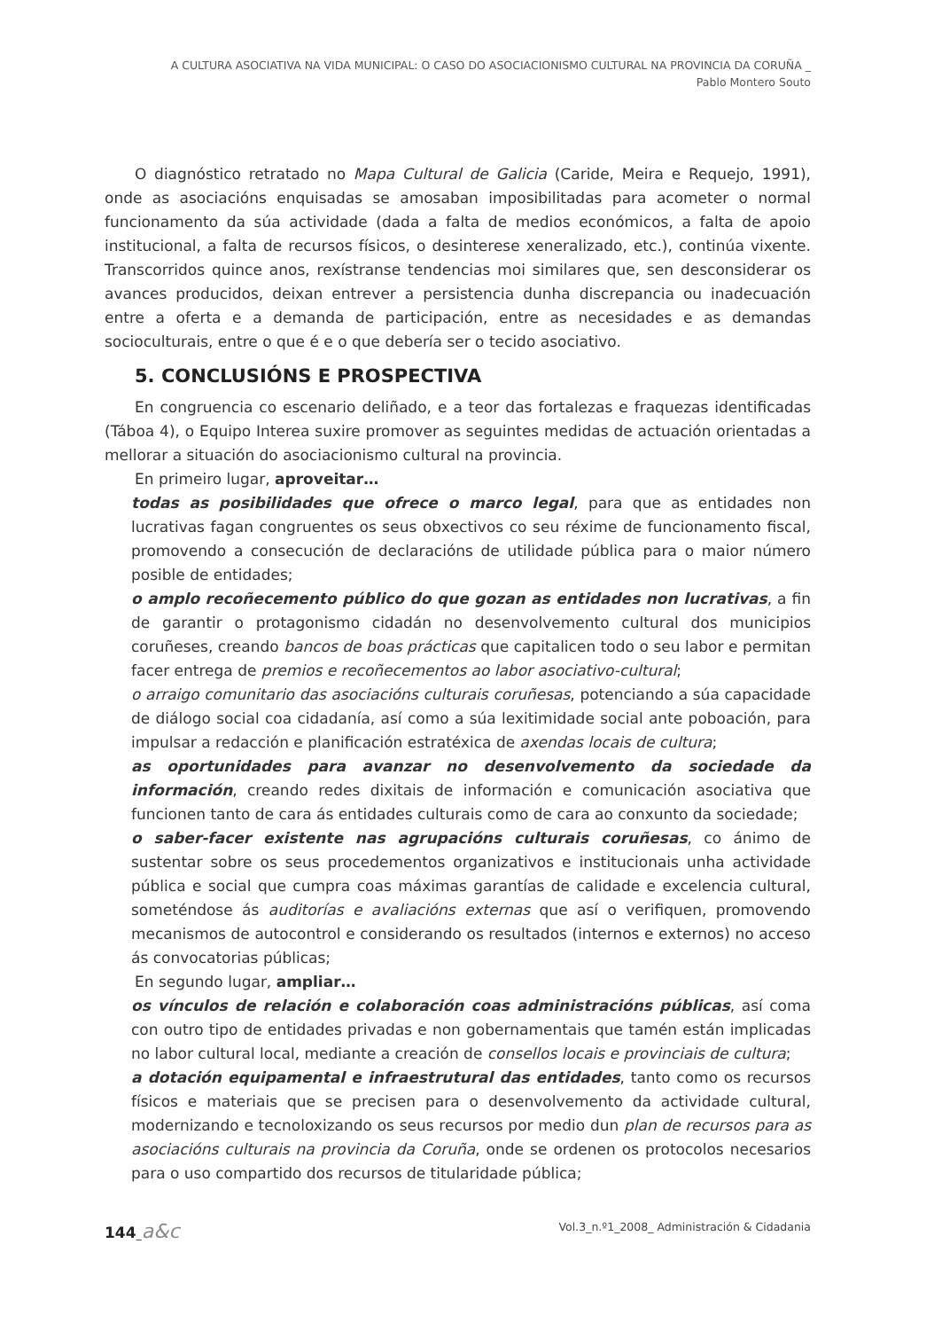A CULTURA ASOCIATIVA NA VIDA MUNICIPAL: O CASO DO ASOCIACIONISMO CULTURAL NA PROVINCIA DA CORUÑA _
Pablo Montero Souto
O diagnóstico retratado no Mapa Cultural de Galicia (Caride, Meira e Requejo, 1991), onde as asociacións enquisadas se amosaban imposibilitadas para acometer o normal funcionamento da súa actividade (dada a falta de medios económicos, a falta de apoio institucional, a falta de recursos físicos, o desinterese xeneralizado, etc.), continúa vixente. Transcorridos quince anos, rexístranse tendencias moi similares que, sen desconsiderar os avances producidos, deixan entrever a persistencia dunha discrepancia ou inadecuación entre a oferta e a demanda de participación, entre as necesidades e as demandas socioculturais, entre o que é e o que debería ser o tecido asociativo.
5. CONCLUSIÓNS E PROSPECTIVA
En congruencia co escenario deliñado, e a teor das fortalezas e fraquezas identificadas (Táboa 4), o Equipo Interea suxire promover as seguintes medidas de actuación orientadas a mellorar a situación do asociacionismo cultural na provincia.
En primeiro lugar, aproveitar…
todas as posibilidades que ofrece o marco legal, para que as entidades non lucrativas fagan congruentes os seus obxectivos co seu réxime de funcionamento fiscal, promovendo a consecución de declaracións de utilidade pública para o maior número posible de entidades;
o amplo recoñecemento público do que gozan as entidades non lucrativas, a fin de garantir o protagonismo cidadán no desenvolvemento cultural dos municipios coruñeses, creando bancos de boas prácticas que capitalicen todo o seu labor e permitan facer entrega de premios e recoñecementos ao labor asociativo-cultural;
o arraigo comunitario das asociacións culturais coruñesas, potenciando a súa capacidade de diálogo social coa cidadanía, así como a súa lexitimidade social ante poboación, para impulsar a redacción e planificación estratéxica de axendas locais de cultura;
as oportunidades para avanzar no desenvolvemento da sociedade da información, creando redes dixitais de información e comunicación asociativa que funcionen tanto de cara ás entidades culturais como de cara ao conxunto da sociedade;
o saber-facer existente nas agrupacións culturais coruñesas, co ánimo de sustentar sobre os seus procedementos organizativos e institucionais unha actividade pública e social que cumpra coas máximas garantías de calidade e excelencia cultural, someténdose ás auditorías e avaliacións externas que así o verifiquen, promovendo mecanismos de autocontrol e considerando os resultados (internos e externos) no acceso ás convocatorias públicas;
En segundo lugar, ampliar…
os vínculos de relación e colaboración coas administracións públicas, así coma con outro tipo de entidades privadas e non gobernamentais que tamén están implicadas no labor cultural local, mediante a creación de consellos locais e provinciais de cultura;
a dotación equipamental e infraestrutural das entidades, tanto como os recursos físicos e materiais que se precisen para o desenvolvemento da actividade cultural, modernizando e tecnoloxizando os seus recursos por medio dun plan de recursos para as asociacións culturais na provincia da Coruña, onde se ordenen os protocolos necesarios para o uso compartido dos recursos de titularidade pública;
144_a&c Vol.3_n.º1_2008_ Administración & Cidadania